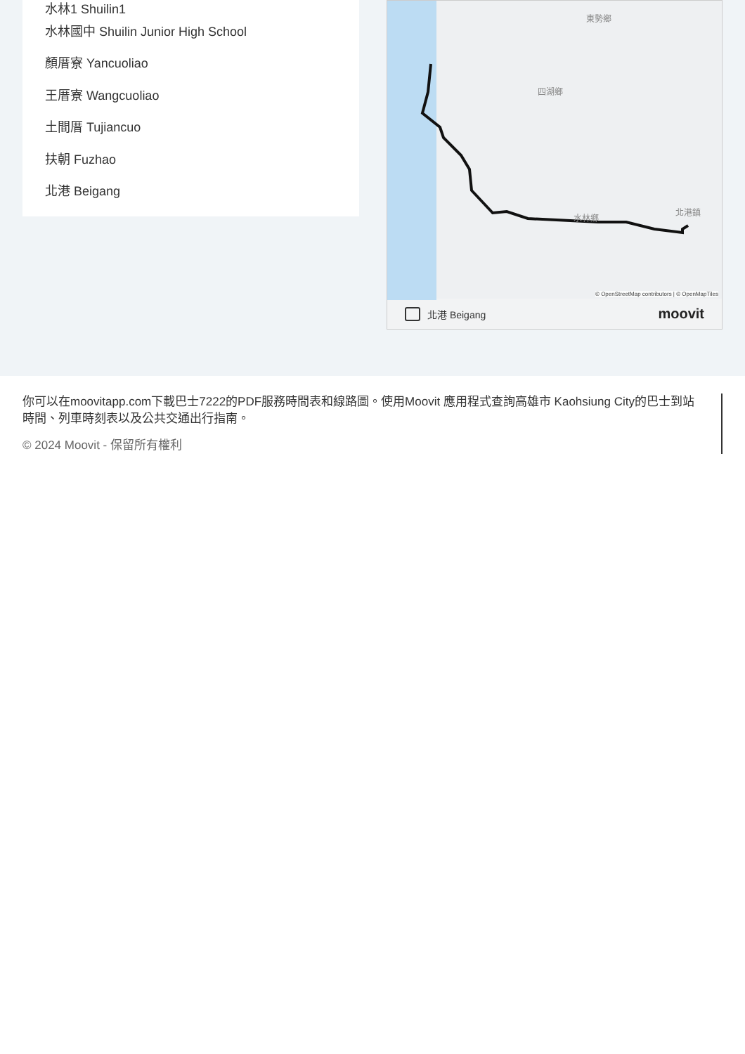水林1 Shuilin1
水林國中 Shuilin Junior High School
顏厝寮 Yancuoliao
王厝寮 Wangcuoliao
土間厝 Tujiancuo
扶朝 Fuzhao
北港 Beigang
東勢鄉
四湖鄉
水林鄉
北港鎮
© OpenStreetMap contributors | © OpenMapTiles
北港 Beigang moovit
你可以在moovitapp.com下載巴士7222的PDF服務時間表和線路圖。使用Moovit 應用程式查詢高雄市 Kaohsiung City的巴士到站時間、列車時刻表以及公共交通出行指南。
© 2024 Moovit - 保留所有權利